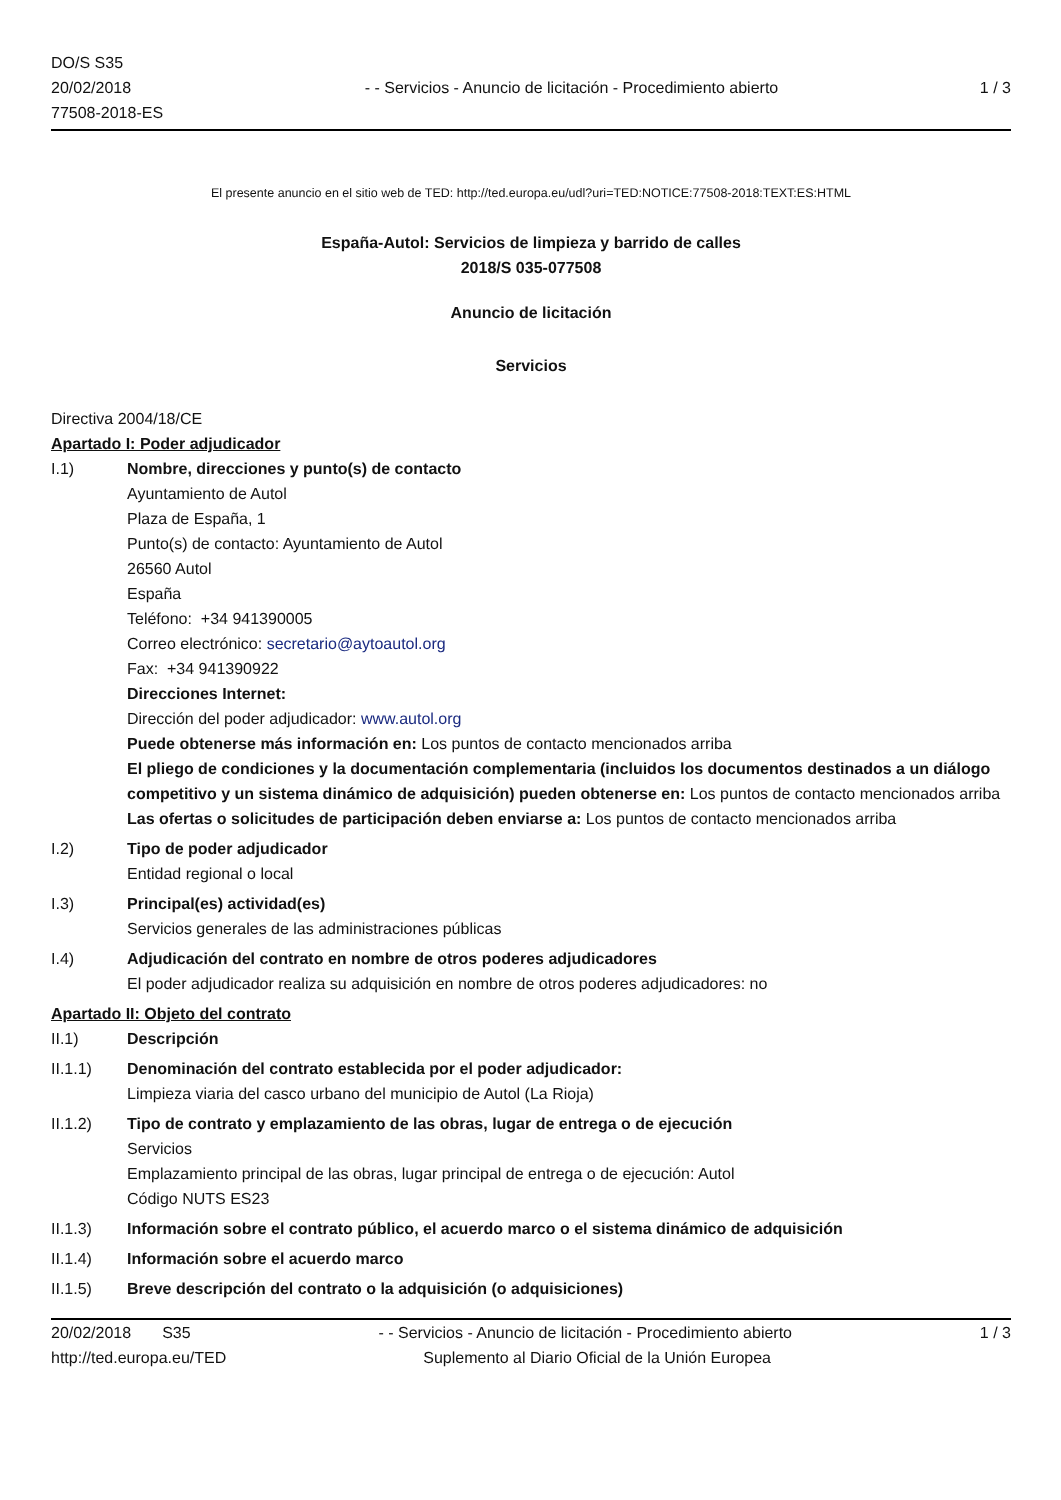DO/S S35
20/02/2018
77508-2018-ES
- - Servicios - Anuncio de licitación - Procedimiento abierto
1 / 3
El presente anuncio en el sitio web de TED: http://ted.europa.eu/udl?uri=TED:NOTICE:77508-2018:TEXT:ES:HTML
España-Autol: Servicios de limpieza y barrido de calles
2018/S 035-077508
Anuncio de licitación
Servicios
Directiva 2004/18/CE
Apartado I: Poder adjudicador
I.1) Nombre, direcciones y punto(s) de contacto
Ayuntamiento de Autol
Plaza de España, 1
Punto(s) de contacto: Ayuntamiento de Autol
26560 Autol
España
Teléfono: +34 941390005
Correo electrónico: secretario@aytoautol.org
Fax: +34 941390922
Direcciones Internet:
Dirección del poder adjudicador: www.autol.org
Puede obtenerse más información en: Los puntos de contacto mencionados arriba
El pliego de condiciones y la documentación complementaria (incluidos los documentos destinados a un diálogo competitivo y un sistema dinámico de adquisición) pueden obtenerse en: Los puntos de contacto mencionados arriba
Las ofertas o solicitudes de participación deben enviarse a: Los puntos de contacto mencionados arriba
I.2) Tipo de poder adjudicador
Entidad regional o local
I.3) Principal(es) actividad(es)
Servicios generales de las administraciones públicas
I.4) Adjudicación del contrato en nombre de otros poderes adjudicadores
El poder adjudicador realiza su adquisición en nombre de otros poderes adjudicadores: no
Apartado II: Objeto del contrato
II.1) Descripción
II.1.1) Denominación del contrato establecida por el poder adjudicador:
Limpieza viaria del casco urbano del municipio de Autol (La Rioja)
II.1.2) Tipo de contrato y emplazamiento de las obras, lugar de entrega o de ejecución
Servicios
Emplazamiento principal de las obras, lugar principal de entrega o de ejecución: Autol
Código NUTS ES23
II.1.3) Información sobre el contrato público, el acuerdo marco o el sistema dinámico de adquisición
II.1.4) Información sobre el acuerdo marco
II.1.5) Breve descripción del contrato o la adquisición (o adquisiciones)
20/02/2018 S35 - - Servicios - Anuncio de licitación - Procedimiento abierto 1 / 3
http://ted.europa.eu/TED Suplemento al Diario Oficial de la Unión Europea